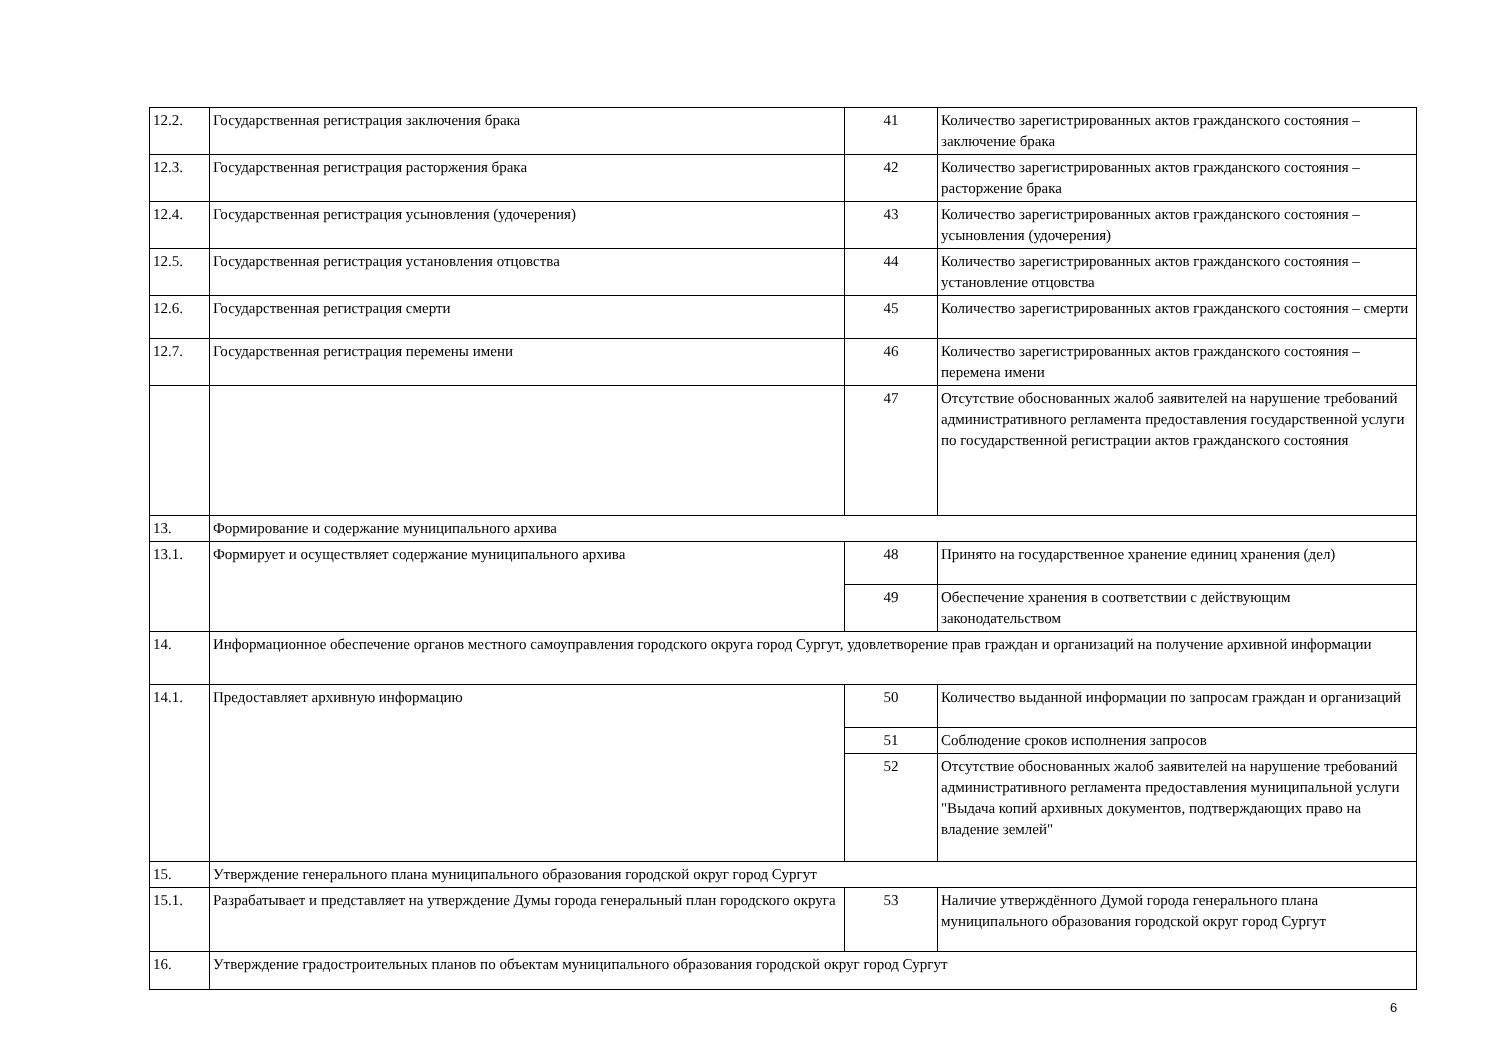| 12.2. | Государственная регистрация заключения брака | 41 | Количество зарегистрированных актов гражданского состояния –заключение брака |
| 12.3. | Государственная регистрация расторжения брака | 42 | Количество зарегистрированных актов гражданского состояния – расторжение брака |
| 12.4. | Государственная регистрация усыновления (удочерения) | 43 | Количество зарегистрированных актов гражданского состояния – усыновления (удочерения) |
| 12.5. | Государственная регистрация установления отцовства | 44 | Количество зарегистрированных актов гражданского состояния – установление отцовства |
| 12.6. | Государственная регистрация смерти | 45 | Количество зарегистрированных актов гражданского состояния – смерти |
| 12.7. | Государственная регистрация перемены имени | 46 | Количество зарегистрированных актов гражданского состояния – перемена имени |
| | | 47 | Отсутствие обоснованных жалоб заявителей на нарушение требований административного регламента предоставления государственной услуги по государственной регистрации актов гражданского состояния |
| 13. | Формирование и содержание муниципального архива | | |
| 13.1. | Формирует и осуществляет содержание муниципального архива | 48 | Принято на государственное хранение единиц хранения (дел) |
| | | 49 | Обеспечение хранения в соответствии с действующим законодательством |
| 14. | Информационное обеспечение органов местного самоуправления городского округа город Сургут, удовлетворение прав граждан и организаций на получение архивной информации | | |
| 14.1. | Предоставляет архивную информацию | 50 | Количество выданной информации по запросам граждан и организаций |
| | | 51 | Соблюдение сроков исполнения запросов |
| | | 52 | Отсутствие обоснованных жалоб заявителей на нарушение требований административного регламента предоставления муниципальной услуги "Выдача копий архивных документов, подтверждающих право на владение землей" |
| 15. | Утверждение генерального плана муниципального образования городской округ город Сургут | | |
| 15.1. | Разрабатывает и представляет на утверждение Думы города генеральный план городского округа | 53 | Наличие утверждённого Думой города генерального плана муниципального образования городской округ город Сургут |
| 16. | Утверждение градостроительных планов по объектам муниципального образования городской округ город Сургут | | |
6